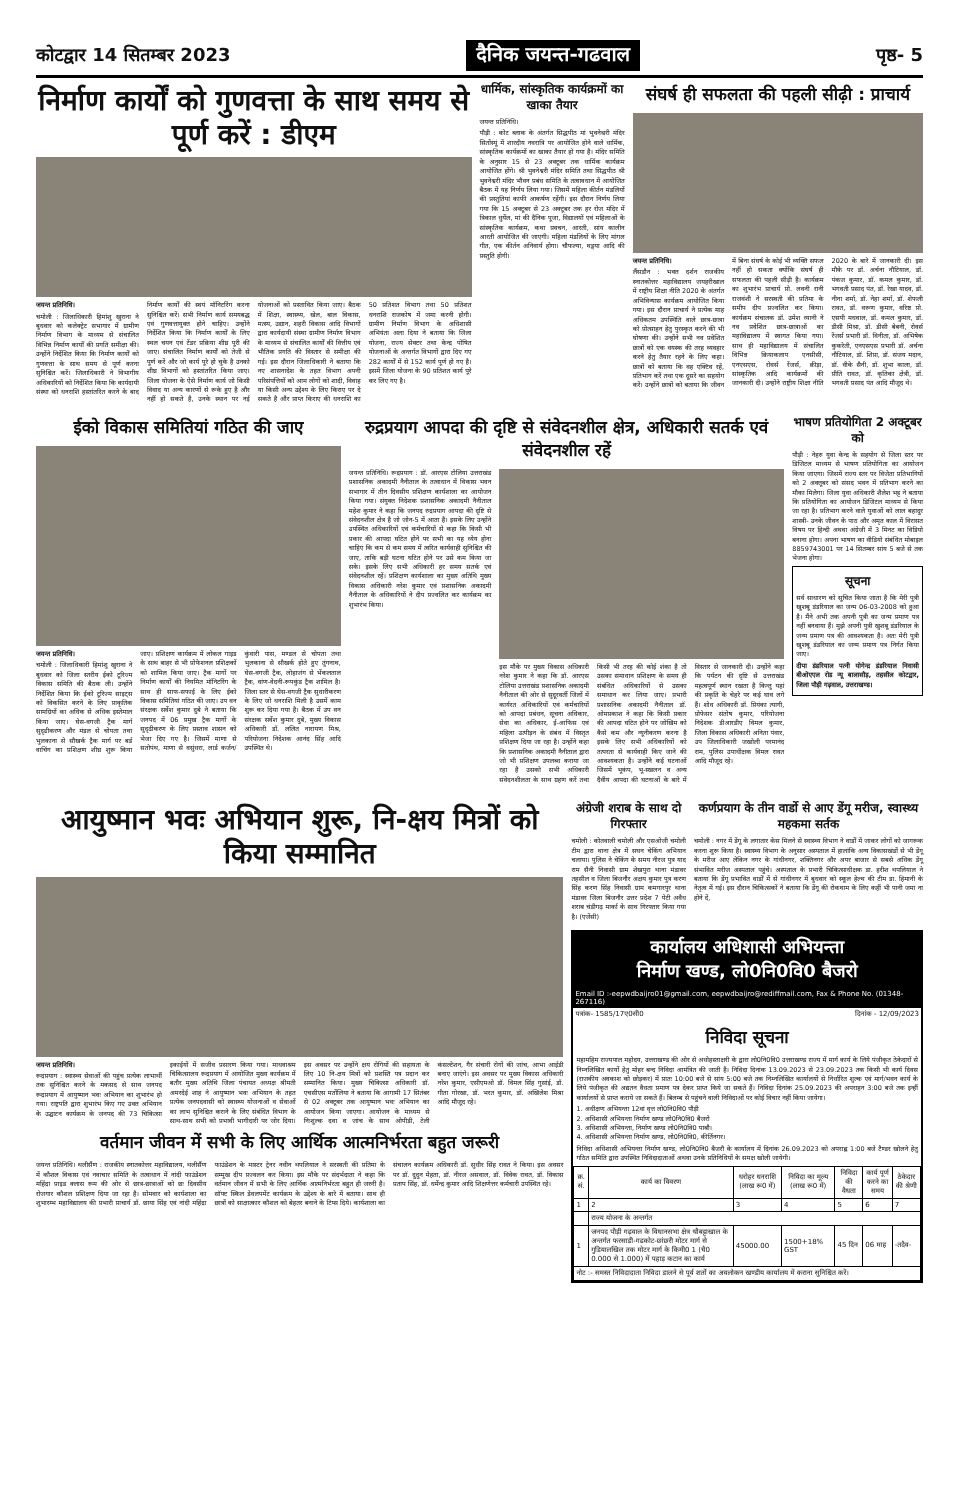कोटद्वार 14 सितम्बर 2023 दैनिक जयन्त-गढवाल पृष्ठ- 5
निर्माण कार्यों को गुणवत्ता के साथ समय से पूर्ण करें : डीएम
जयन्त प्रतिनिधि।
चमोली : जिलाधिकारी हिमांशु खुराना ने बुधवार को कलेक्ट्रेट सभागार में ग्रामीण निर्माण विभाग के माध्यम से संचालित विभिन्न निर्माण कार्यों की प्रगति समीक्षा की। उन्होंने निर्देशित किया कि निर्माण कार्यों को गुणवत्ता के साथ समय से पूर्ण करना सुनिश्चित करें। जिलाधिकारी ने विभागीय अधिकारियों को निर्देशित किया कि कार्यदायी संस्था को धनराशि हस्तांतरित करने के बाद निर्माण कार्यों की स्वयं मॉनिटरिंग करना सुनिश्चित करें। सभी निर्माण कार्य समयबद्ध एवं गुणवत्तायुक्त होने चाहिए। उन्होंने निर्देशित किया कि निर्माण कार्यों के लिए स्थल चयन एवं टेंडर प्रक्रिया शीघ्र पूरी की जाए। संचालित निर्माण कार्यों को तेजी से पूर्ण करें और जो कार्य पूरे हो चुके है उनको शीघ्र विभागों को हस्तांतरित किया जाए। जिला योजना के ऐसे निर्माण कार्य जो किसी विवाद या अन्य कारणों से रूके हुए है और नहीं हो सकते है, उनके स्थान पर नई योजनाओं को प्रस्तावित किया जाए। बैठक में शिक्षा, स्वास्थ्य, खेल, बाल विकास, मत्स्य, उद्यान, शहरी विकास आदि विभागों द्वारा कार्यदायी संस्था ग्रामीण निर्माण विभाग के माध्यम से संचालित कार्यों की वित्तीय एवं भौतिक प्रगति की विस्तार से समीक्षा की गई। इस दौरान जिलाधिकारी ने बताया कि नए शासनादेश के तहत विभाग अपनी परिसंपत्तियों को आम लोगों को शादी, विवाह या किसी अन्य उद्देश्य के लिए किराए पर दे सकते है और प्राप्त किराए की धनराशि का 50 प्रतिशत विभाग तथा 50 प्रतिशत धनराशि राजकोष में जमा करनी होगी। ग्रामीण निर्माण विभाग के अधिशासी अभियंता अला दिया ने बताया कि जिला योजना, राज्य सेक्टर तथा केन्द्र पोषित योजनाओं के अन्तर्गत विभागों द्वारा दिए गए 282 कार्यों में से 152 कार्य पूर्ण हो गए है। इसमें जिला योजना के 90 प्रतिशत कार्य पूरे कर लिए गए है।
धार्मिक, सांस्कृतिक कार्यक्रमों का खाका तैयार
जयन्त प्रतिनिधि।
पौड़ी : कोट ब्लाक के अंतर्गत सिद्धपीठ मां भुवनेश्वरी मंदिर सितोंस्यूं में शारदीय नवरात्रि पर आयोजित होने वाले धार्मिक, सांस्कृतिक कार्यक्रमों का खाका तैयार हो गया है। मंदिर समिति के अनुसार 15 से 23 अक्टूबर तक धार्मिक कार्यक्रम आयोजित होंगे। श्री भुवनेश्वरी मंदिर समिति तथा सिद्धपीठ श्री भुवनेश्वरी मंदिर भौवन प्रबंध समिति के तत्वावधान में आयोजित बैठक में यह निर्णय लिया गया। जिसमें महिला कीर्तन मंडलियों की प्रस्तुतियां काफी आकर्षण रहेंगी। इस दौरान निर्णय लिया गया कि 15 अक्टूबर से 23 अक्टूबर तक हर रोज मंदिर में त्रिकाल धुर्येल, मां की दैनिक पूजा, विद्यालयों एवं महिलाओं के सांस्कृतिक कार्यक्रम, कथा प्रवचन, आरती, सांय कालीन आरती आयोजित की जाएगी। महिला मंडलियों के लिए मांगल गीत, एक कीर्तन अनिवार्य होगा। चौफल्या, थड़्या आदि की प्रस्तुति होगी।
संघर्ष ही सफलता की पहली सीढ़ी : प्राचार्य
जयन्त प्रतिनिधि।
लैंसडौन : भक्त दर्शन राजकीय स्नातकोत्तर महाविद्यालय जयहरीखाल में राष्ट्रीय शिक्षा नीति 2020 के अंतर्गत अभिविन्यास कार्यक्रम आयोजित किया गया। इस दौरान प्राचार्य ने प्रत्येक माह अधिकतम उपस्थिति वाले छात्र-छात्रा को प्रोत्साहन हेतु पुरस्कृत करने की भी घोषणा की। उन्होंने सभी नव प्रवेशित छात्रों को एक वयस्क की तरह व्यवहार करने हेतु तैयार रहने के लिए कहा। छात्रों को बताया कि वह एक्टिव रहें, प्रतिभाग करें तथा एक दूसरे का सहयोग करें। उन्होंने छात्रों को बताया कि जीवन में बिना संघर्ष के कोई भी व्यक्ति सफल नहीं हो सकता क्योंकि संघर्ष ही सफलता की पहली सीढ़ी है। कार्यक्रम का शुभारंभ प्राचार्य प्रो. लवनी रानी राजवंशी ने सरस्वती की प्रतिमा के समीप दीप प्रज्वलित कर किया। कार्यक्रम संचालक डॉ. उमेश ध्यानी ने नव प्रवेशित छात्र-छात्राओं का महाविद्यालय में स्वागत किया गया। साथ ही महाविद्यालय में संचालित विभिन्न क्रियाकलाप एनसीसी, एनएसएस, रोवर्स रेंजर्स, क्रीड़ा, सांस्कृतिक आदि कार्यक्रमों की जानकारी दी। उन्होंने राष्ट्रीय शिक्षा नीति 2020 के बारे में जानकारी दी। इस मौके पर डॉ. अर्चना नौटियाल, डॉ. पंकज कुमार, डॉ. कमल कुमार, डॉ. भगवती प्रसाद पंत, डॉ. रेखा यादव, डॉ. नीना शर्मा, डॉ. नेहा शर्मा, डॉ. शेफली रावत, डॉ. वरूण कुमार, वरिष्ठ प्रो. एसपी मधवाल, डॉ. कमल कुमार, डॉ. डीसी मिश्रा, डॉ. डीसी बेबनी, रोवर्स रेंजर्स प्रभारी डॉ. विनीता, डॉ. अभिषेक कुकरेती, एनएसएस प्रभारी डॉ. अर्चना नौटियाल, डॉ. शिप्रा, डॉ. संजय मदान, डॉ. वीके सैनी, डॉ. शुभा काला, डॉ. प्रीति रावत, डॉ. कृतिका क्षेत्री, डॉ. भगवती प्रसाद पंत आदि मौजूद थे।
ईको विकास समितियां गठित की जाए
जयन्त प्रतिनिधि।
चमोली : जिलाधिकारी हिमांशु खुराना ने बुधवार को जिला स्तरीय ईको टूरिज्म विकास समिति की बैठक ली। उन्होंने निर्देशित किया कि ईको टूरिज्म साइट्स को विकसित करने के लिए प्राकृतिक सामग्रियों का अधिक से अधिक इस्तेमाल किया जाए। घेस-वगजी ट्रैक मार्ग सुदृढीकरण और मंडल से चोपता तथा भुलकाना से सौखर्क ट्रैक मार्ग पर बर्ड वाचिंग का प्रशिक्षण शीघ्र शुरू किया जाए। प्रशिक्षण कार्यक्रम में लोकल गाइड के साथ बाहर से भी प्रोफेशनल प्रशिक्षकों को शामिल किया जाए। ट्रैक मार्गो पर निर्माण कार्यों की नियमित मॉनिटरिंग के साथ ही साफ-सफाई के लिए ईको विकास समितियां गठित की जाए। उप वन संरक्षक सर्वेश कुमार दुबे ने बताया कि जनपद में 06 प्रमुख ट्रैक मार्गो के सुदृढीकरण के लिए प्रस्ताव शासन को भेजा दिए गए है। जिसमें माणा से सतोपंथ, माणा से वसुंधरा, लार्ड कर्जन/कुंवारी पास, मण्डल से चोपता तथा भुलकाना से सौखर्क होते हुए तुंगनाथ, घेस-वगजी ट्रैक, लोहाजंग से भेंकलताल ट्रैक, वांण-वेदनी-रूपकुंड ट्रैक शामिल है। जिला स्तर से घेस-वगजी ट्रैक सुधारीकरण के लिए जो धनराशि मिली है उसमें काम शुरू कर दिया गया है। बैठक में उप वन संरक्षक सर्वेश कुमार दुबे, मुख्य विकास अधिकारी डॉ. ललित नारायण मिश्र, परियोजना निदेशक आनंद सिंह आदि उपस्थित थे।
रुद्रप्रयाग आपदा की दृष्टि से संवेदनशील क्षेत्र, अधिकारी सतर्क एवं संवेदनशील रहें
जयन्त प्रतिनिधि। रूद्रप्रयाग : डॉ. आरएस टोलिया उत्तराखंड प्रशासनिक अकादमी नैनीताल के तत्वाधान में विकास भवन सभागार में तीन दिवसीय प्रशिक्षण कार्यशाला का आयोजन किया गया। संयुक्त निदेशक प्रशासनिक अकादमी नैनीताल महेश कुमार ने कहा कि जनपद रुद्रप्रयाग आपदा की दृष्टि से संवेदनशील क्षेत्र है जो जोन-5 में आता है। इसके लिए उन्होंने उपस्थित अधिकारियों एवं कर्मचारियों से कहा कि किसी भी प्रकार की आपदा घटित होने पर सभी का यह ध्येय होना चाहिए कि कम से कम समय में त्वरित कार्यवाही सुनिश्चित की जाए, ताकि बड़ी घटना घटित होने पर उसे कम किया जा सके। इसके लिए सभी अधिकारी हर समय सतर्क एवं संवेदनशील रहें। प्रशिक्षण कार्यशाला का मुख्य अतिथि मुख्य विकास अधिकारी नरेश कुमार एवं प्रशासनिक अकादमी नैनीताल के अधिकारियों ने दीप प्रज्वलित कर कार्यक्रम का शुभारंभ किया।
इस मौके पर मुख्य विकास अधिकारी नरेश कुमार ने कहा कि डॉ. आरएस टोलिया उत्तराखंड प्रशासनिक अकादमी नैनीताल की ओर से सुदूरवर्ती जिलों में कार्यरत अधिकारियों एवं कर्मचारियों को आपदा प्रबंधन, सूचना अधिकार, सेवा का अधिकार, ई-आफिस एवं महिला उत्पीड़न के संबंध में विस्तृत प्रशिक्षण दिया जा रहा है। उन्होंने कहा कि प्रशासनिक अकादमी नैनीताल द्वारा जो भी प्रशिक्षण उपलब्ध कराया जा रहा है उसको सभी अधिकारी संवेदनशीलता के साथ ग्रहण करें तथा किसी भी तरह की कोई शंका है तो उसका समाधान प्रशिक्षण के समय ही संबंधित अधिकारियों से उसका समाधान कर लिया जाए। प्रभारी प्रशासनिक अकादमी नैनीताल डॉ. ओमप्रकाश ने कहा कि किसी प्रकार की आपदा घटित होने पर जोखिम को कैसे कम और न्यूनीकरण करना है इसके लिए सभी अधिकारियों को तत्परता से कार्यवाही किए जाने की आवश्यकता है। उन्होंने कई घटनाओं जिसमें भूकंप, भू-स्खलन व अन्य दैवीय आपदा की घटनाओं के बारे में विस्तार से जानकारी दी। उन्होंने कहा कि पर्यटन की दृष्टि से उत्तराखंड महत्वपूर्ण स्थान रखता है किन्तु यहां की प्रकृति के चेहरे पर कई घाव लगे हैं। शोध अधिकारी डॉ. प्रियंका त्यागी, प्रोफेसर संतोष कुमार, परियोजना निदेशक डीआरडीए विमल कुमार, जिला विकास अधिकारी अनिता पंवार, उप जिलाधिकारी जखोली परमानंद राम, पुलिस उपाधीक्षक विमल रावत आदि मौजूद रहे।
भाषण प्रतियोगिता 2 अक्टूबर को
पौड़ी : नेहरु युवा केन्द्र के सहयोग से जिला स्तर पर डिजिटल माध्यम से भाषण प्रतियोगिता का आयोजन किया जाएगा। जिसमें राज्य स्तर पर विजेता प्रतिभागियों को 2 अक्तूबर को संसद भवन में प्रतिभाग करने का मौका मिलेगा। जिला युवा अधिकारी शैलेश भट्ट ने बताया कि प्रतियोगिता का आयोजन डिजिटल माध्यम से किया जा रहा है। प्रतिभाग करने वाले युवाओं को लाल बहादुर शास्त्री- उनके जीवन के पाठ और अमृत काल में विरासत विषय पर हिन्दी अथवा अंग्रेजी में 3 मिनट का विडियो बनाना होगा। अपना भाषण का वीडियो संबंधित मोबाइल 8859743001 पर 14 सितम्बर सांय 5 बजे से तक भेजना होगा।
सूचना
सर्व साधारण को सूचित किया जाता है कि मेरी पुत्री खुशबू डंडरियाल का जन्म 06-03-2008 को हुआ है। मैंने अभी तक अपनी पुत्री का जन्म प्रमाण पत्र नहीं बनवाया हैं। मुझे अपनी पुत्री खुशबू डंडरियाल के जन्म प्रमाण पत्र की आवश्यकता है। अतः मेरी पुत्री खुशबू डंडरियाल का जन्म प्रमाण पत्र निर्गत किया जाए।
दीपा डंडरियाल पत्नी योगेन्द्र डंडरियाल निवासी बीओएएल रोड न्यू बालासौड़, तहसील कोटद्वार, जिला पौड़ी गढ़वाल, उत्तराखण्ड।
आयुष्मान भवः अभियान शुरू, नि-क्षय मित्रों को किया सम्मानित
जयन्त प्रतिनिधि।
रूद्रप्रयाग : स्वास्थ्य सेवाओं की पहुंच प्रत्येक लाभार्थी तक सुनिश्चित करने के मकसद से साथ जनपद रूद्रप्रयाग में आयुष्मान भवः अभियान का शुभारंभ हो गया। राष्ट्रपति द्वारा शुभारंभ किए गए उक्त अभियान के उद्घाटन कार्यक्रम के जनपद की 73 चिकित्सा इकाईयों में सजीव प्रसारण किया गया। माधवाश्रम चिकित्सालय रूद्रप्रयाग में आयोजित मुख्य कार्यक्रम में बतौर मुख्य अतिथि जिला पंचायत अध्यक्ष श्रीमती अमरदेई शाह ने आयुष्मान भवः अभियान के तहत प्रत्येक जनपदवासी को स्वास्थ्य योजनाओं व सेवाओं का लाभ सुनिश्चित कराने के लिए संबंधित विभाग के साथ-साथ सभी को प्रभावी भागीदारी पर जोर दिया। इस अवसर पर उन्होंने क्षय रोगियों की सहायता के लिए 10 नि-क्षय मित्रों को प्रशस्ति पत्र प्रदान कर सम्मानित किया। मुख्य चिकित्सा अधिकारी डॉ. एचसीएस मर्तोलिया ने बताया कि आगामी 17 सितंबर से 02 अक्टूबर तक आयुष्मान भवः अभियान का आयोजन किया जाएगा। आयोजन के माध्यम से निःशुल्क दवा व जांच के साथ ओपीडी, टेली कंसल्टेशन, गैर संचारी रोगों की जांच, आभा आईडी बनाए जाएंगे। इस अवसर पर मुख्य विकास अधिकारी नरेश कुमार, एसीएमओ डॉ. विमल सिंह गुसांई, डॉ. गीता गोरखा, डॉ. भरत कुमार, डॉ. अखिलेश मिश्रा आदि मौजूद रहे।
वर्तमान जीवन में सभी के लिए आर्थिक आत्मनिर्भरता बहुत जरूरी
जयन्त प्रतिनिधि। थलीसैंण : राजकीय स्नातकोत्तर महाविद्यालय, थलीसैंण में कौशल विकास एवं नवाचार समिति के तत्वाधान में नांदी फाउंडेशन महिंद्रा प्राइड क्लास रूम की ओर से छात्र-छात्राओं को छः दिवसीय रोजगार कौशल प्रशिक्षण दिया जा रहा है। सोमवार को कार्यशाला का शुभारम्भ महाविद्यालय की प्रभारी प्राचार्य डॉ. छाया सिंह एवं नांदी महिंद्रा फाउंडेशन के मास्टर ट्रेनर नवीन थपलियाल ने सरस्वती की प्रतिमा के सम्मुख दीप प्रज्वलन कर किया। इस मौके पर संदर्भदाता ने कहा कि वर्तमान जीवन में सभी के लिए आर्थिक आत्मनिर्भरता बहुत ही जरुरी है। सॉफ्ट स्किल डेवलपमेंट कार्यक्रम के उद्देश्य के बारे में बताया। साथ ही छात्रों को साक्षात्कार कौशल को बेहतर बनाने के टिप्स दिये। कार्यशाला का संचालन कार्यक्रम अधिकारी डॉ. सुधीर सिंह रावत ने किया। इस अवसर पर डॉ. दुदुन मेहता, डॉ. नीरज असवाल, डॉ. विवेक रावत, डॉ. विकास प्रताप सिंह, डॉ. धर्मेन्द्र कुमार आदि शिक्षणेत्तर कर्मचारी उपस्थित रहे।
अंग्रेजी शराब के साथ दो गिरफ्तार
चमोली : कोतवाली चमोली और एसओजी चमोली टीम द्वारा थाना क्षेत्र में सघन चेकिंग अभियान चलाया। पुलिस ने चेकिंग के समय नीरज पुत्र याद राम सैनी निवासी ग्राम शेखपुरा थाना मंडावर तहसील व जिला बिजनौर अक्षय कुमार पुत्र करण सिंह करण सिंह निवासी ग्राम कमगारपुर थाना मंडावर जिला बिजनौर उत्तर प्रदेश 7 पेटी अवैध शराब चंडीगढ़ मार्का के साथ गिरफ्तार किया गया है। (एजेंसी)
कर्णप्रयाग के तीन वार्डो से आए डेंगू मरीज, स्वास्थ्य महकमा सर्तक
चमोली : नगर में डेंगू के लगातार केस मिलने से स्वास्थ्य विभाग ने वार्डों में जाकर लोगों को जागरूक करना शुरू किया है। स्वास्थ्य विभाग के अनुसार अस्पताल में हालांकि अन्य विकासखंडों से भी डेंगू के मरीज आए लेकिन नगर के गांधीनगर, शक्तिनगर और अपर बाजार से सबसे अधिक डेंगू संभावित मरीज अस्पताल पहुंचे। अस्पताल के प्रभारी चिकित्साधीक्षक डा. हरीश थपलियाल ने बताया कि डेंगू प्रभावित वार्डों में से गांधीनगर में बुधवार को स्कूल हेल्थ की टीम डा. हिमानी के नेतृत्व में गई। इस दौरान चिकित्सकों ने बताया कि डेंगू की रोकथाम के लिए कहीं भी पानी जमा ना होने दें,
कार्यालय अधिशासी अभियन्ता
निर्माण खण्ड, लो0नि0वि0 बैजरो
Email ID :-eepwdbaijro01@gmail.com, eepwdbaijro@rediffmail.com, Fax & Phone No. (01348-267116)
पत्रांक- 1585/17ए0सी0 दिनांक - 12/09/2023
निविदा सूचना
महामहिम राज्यपाल महोदय, उत्तराखण्ड की ओर से अधोहस्ताक्षरी के द्वारा लो0नि0वि0 उत्तराखण्ड राज्य में मार्ग कार्य के लिये पंजीकृत ठेकेदारों से निम्नलिखित कार्यो हेतु मोहर बन्द निविदा आमंत्रित की जाती है। निविदा दिनांक 13.09.2023 से 23.09.2023 तक किसी भी कार्य दिवस (राजकीय अवकाश को छोड़कर) में प्रातः 10:00 बजे से सांय 5:00 बजे तक निम्नलिखित कार्यालयों से निर्धारित शुल्क एवं मार्ग/भवन कार्य के लिये पंजीकृत की अद्यतन वैधता प्रमाण पत्र देकर प्राप्त किये जा सकते हैं। निविदा दिनांक 25.09.2023 की अपराहन 3:00 बजे तक इन्हीं कार्यालयों से प्राप्त कराये जा सकते हैं। बिलम्ब से पहुंचने वाली निविदाओं पर कोई विचार नहीं किया जायेगा।
1. अधीक्षण अभियन्ता 12वां वृत्त लो0नि0वि0 पौड़ी
2. अधिशासी अभियन्ता निर्माण खण्ड लो0नि0वि0 बैजरो
3. अधिशासी अभियन्ता, निर्माण खण्ड लो0नि0वि0 पाबौ।
4. अधिशासी अभियन्ता निर्माण खण्ड, लो0नि0वि0, कीर्तिनगर।
निविदा अधिशासी अभियन्ता निर्माण खण्ड, लो0नि0नि0 बैजरौ के कार्यालय में दिनांक 26.09.2023 को अपराह्न 1:00 बजे टैण्डर खोलने हेतु गठित समिति द्वारा उपस्थित निविदादाताओं अथवा उनके प्रतिनिधियों के समक्ष खोली जायेगी।
| क्र. सं. | कार्य का विवरण | धरोहर धनराशि (लाख रू0 में) | निविदा का मूल्य (लाख रू0 में) | निविदा की वैधता | कार्य पूर्ण करने का समय | ठेकेदार की श्रेणी |
| --- | --- | --- | --- | --- | --- | --- |
| 1 | 2 | 3 | 4 | 5 | 6 | 7 |
| | राज्य योजना के अन्तर्गत | | | | | |
| 1 | जनपद पौड़ी गढ़वाल के विधानसभा क्षेत्र चौबट्टाखाल के अन्तर्गत फरसाडी-गढकोट-छांछरी मोटर मार्ग से गुडियालखिल तक मोटर मार्ग के किमी0 1 (चै0 0.000 से 1.000) में पहाड़ कटान का कार्य | 45000.00 | 1500+18% GST | 45 दिन | 06 माह | -तदैव- |
| नोट :- समस्त निविदादाता निविदा डालने से पूर्व शर्तो का अवलोकन खण्डीय कार्यालय में कराना सुनिश्चित करें। | | | | | | |